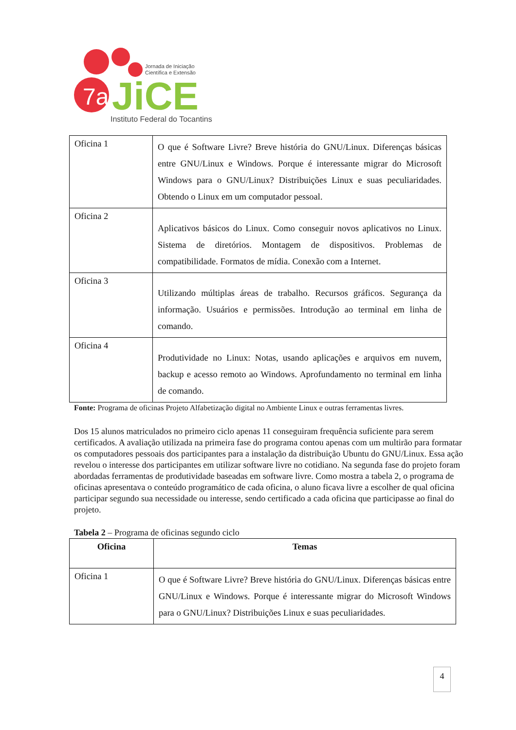7a
JiCE
Jornada de Iniciação
Científica e Extensão
Instituto Federal do Tocantins
| Oficina 1 | O que é Software Livre? Breve história do GNU/Linux. Diferenças básicas entre GNU/Linux e Windows. Porque é interessante migrar do Microsoft Windows para o GNU/Linux? Distribuições Linux e suas peculiaridades. Obtendo o Linux em um computador pessoal. |
| Oficina 2 | Aplicativos básicos do Linux. Como conseguir novos aplicativos no Linux. Sistema de diretórios. Montagem de dispositivos. Problemas de compatibilidade. Formatos de mídia. Conexão com a Internet. |
| Oficina 3 | Utilizando múltiplas áreas de trabalho. Recursos gráficos. Segurança da informação. Usuários e permissões. Introdução ao terminal em linha de comando. |
| Oficina 4 | Produtividade no Linux: Notas, usando aplicações e arquivos em nuvem, backup e acesso remoto ao Windows. Aprofundamento no terminal em linha de comando. |
Fonte: Programa de oficinas Projeto Alfabetização digital no Ambiente Linux e outras ferramentas livres.
Dos 15 alunos matriculados no primeiro ciclo apenas 11 conseguiram frequência suficiente para serem certificados. A avaliação utilizada na primeira fase do programa contou apenas com um multirão para formatar os computadores pessoais dos participantes para a instalação da distribuição Ubuntu do GNU/Linux. Essa ação revelou o interesse dos participantes em utilizar software livre no cotidiano. Na segunda fase do projeto foram abordadas ferramentas de produtividade baseadas em software livre. Como mostra a tabela 2, o programa de oficinas apresentava o conteúdo programático de cada oficina, o aluno ficava livre a escolher de qual oficina participar segundo sua necessidade ou interesse, sendo certificado a cada oficina que participasse ao final do projeto.
Tabela 2 – Programa de oficinas segundo ciclo
| Oficina | Temas |
| --- | --- |
| Oficina 1 | O que é Software Livre? Breve história do GNU/Linux. Diferenças básicas entre GNU/Linux e Windows. Porque é interessante migrar do Microsoft Windows para o GNU/Linux? Distribuições Linux e suas peculiaridades. |
4